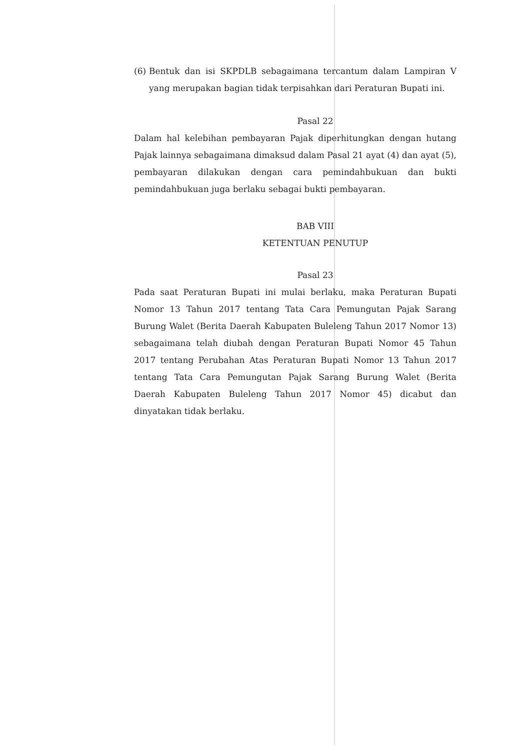(6)
Bentuk dan isi SKPDLB sebagaimana tercantum dalam Lampiran V yang merupakan bagian tidak terpisahkan dari Peraturan Bupati ini.
Pasal 22
Dalam hal kelebihan pembayaran Pajak diperhitungkan dengan hutang Pajak lainnya sebagaimana dimaksud dalam Pasal 21 ayat (4) dan ayat (5), pembayaran dilakukan dengan cara pemindahbukuan dan bukti pemindahbukuan juga berlaku sebagai bukti pembayaran.
BAB VIII
KETENTUAN PENUTUP
Pasal 23
Pada saat Peraturan Bupati ini mulai berlaku, maka Peraturan Bupati Nomor 13 Tahun 2017 tentang Tata Cara Pemungutan Pajak Sarang Burung Walet (Berita Daerah Kabupaten Buleleng Tahun 2017 Nomor 13) sebagaimana telah diubah dengan Peraturan Bupati Nomor 45 Tahun 2017 tentang Perubahan Atas Peraturan Bupati Nomor 13 Tahun 2017 tentang Tata Cara Pemungutan Pajak Sarang Burung Walet (Berita Daerah Kabupaten Buleleng Tahun 2017 Nomor 45) dicabut dan dinyatakan tidak berlaku.